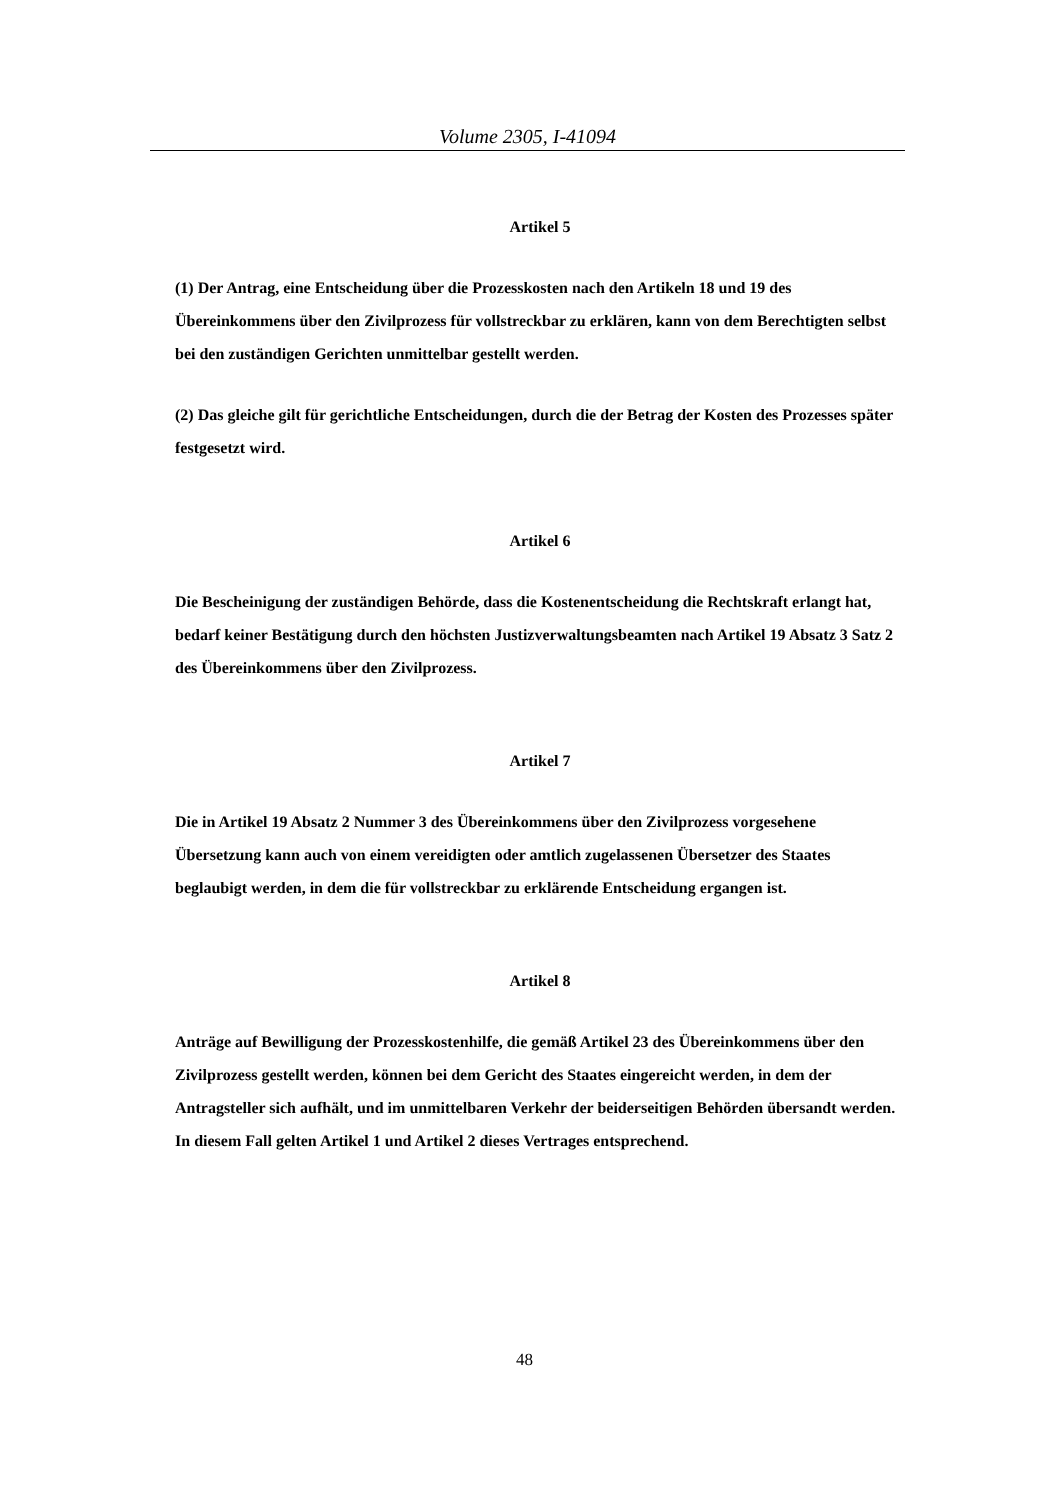Volume 2305, I-41094
Artikel 5
(1) Der Antrag, eine Entscheidung über die Prozesskosten nach den Artikeln 18 und 19 des Übereinkommens über den Zivilprozess für vollstreckbar zu erklären, kann von dem Berechtigten selbst bei den zuständigen Gerichten unmittelbar gestellt werden.
(2) Das gleiche gilt für gerichtliche Entscheidungen, durch die der Betrag der Kosten des Prozesses später festgesetzt wird.
Artikel 6
Die Bescheinigung der zuständigen Behörde, dass die Kostenentscheidung die Rechtskraft erlangt hat, bedarf keiner Bestätigung durch den höchsten Justizverwaltungsbeamten nach Artikel 19 Absatz 3 Satz 2 des Übereinkommens über den Zivilprozess.
Artikel 7
Die in Artikel 19 Absatz 2 Nummer 3 des Übereinkommens über den Zivilprozess vorgesehene Übersetzung kann auch von einem vereidigten oder amtlich zugelassenen Übersetzer des Staates beglaubigt werden, in dem die für vollstreckbar zu erklärende Entscheidung ergangen ist.
Artikel 8
Anträge auf Bewilligung der Prozesskostenhilfe, die gemäß Artikel 23 des Übereinkommens über den Zivilprozess gestellt werden, können bei dem Gericht des Staates eingereicht werden, in dem der Antragsteller sich aufhält, und im unmittelbaren Verkehr der beiderseitigen Behörden übersandt werden. In diesem Fall gelten Artikel 1 und Artikel 2 dieses Vertrages entsprechend.
48